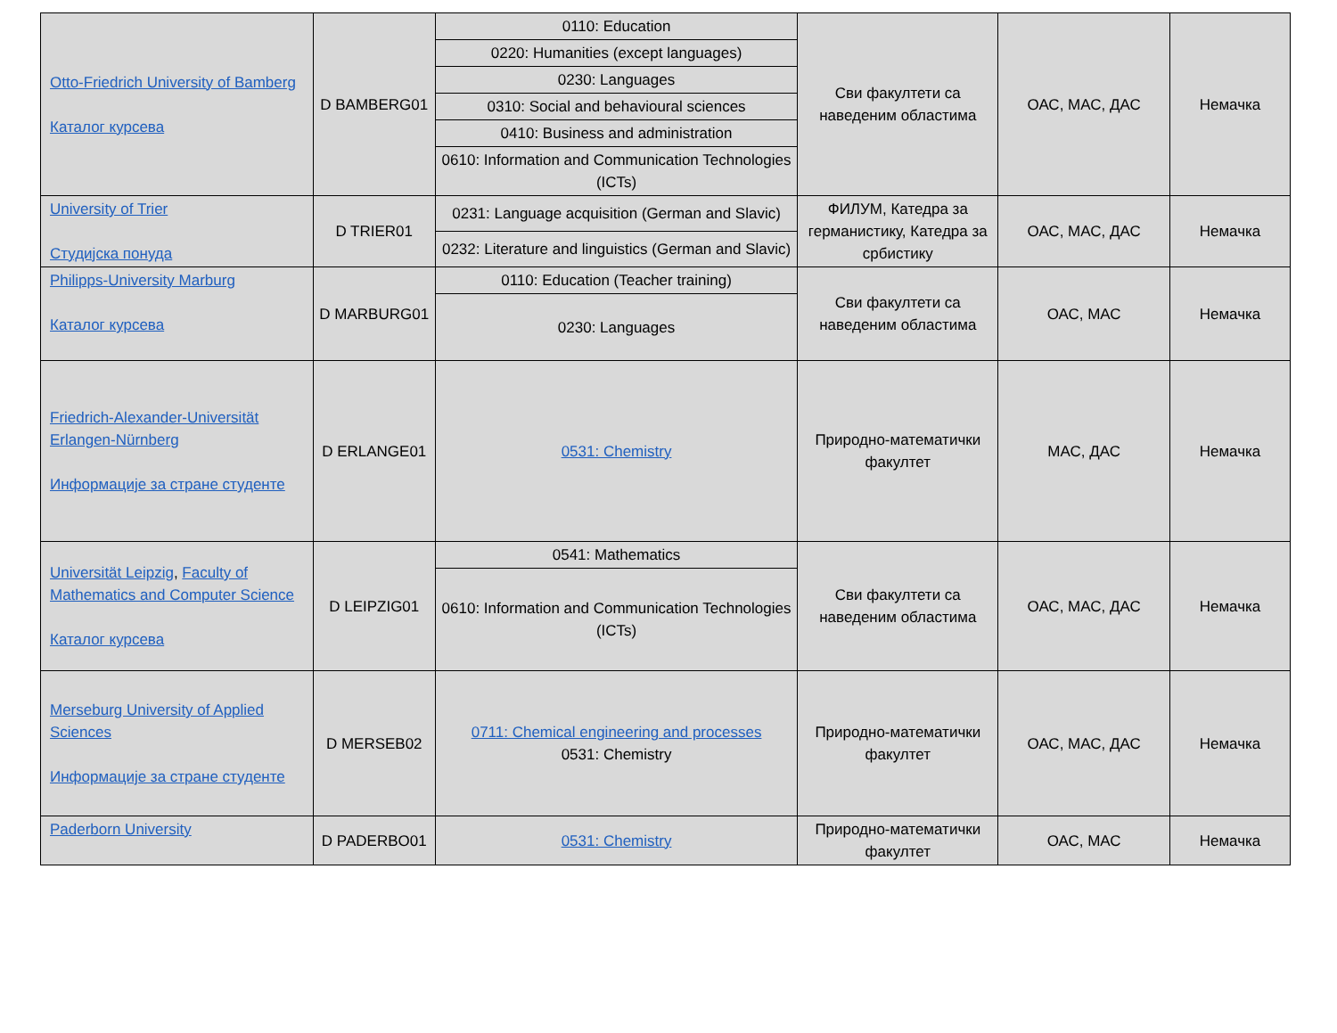| Otto-Friedrich University of Bamberg Каталог курсева | D BAMBERG01 | 0110: Education | Сви факултети са наведеним областима | ОАС, МАС, ДАС | Немачка |
| | | 0220: Humanities (except languages) | | | |
| | | 0230: Languages | | | |
| | | 0310: Social and behavioural sciences | | | |
| | | 0410: Business and administration | | | |
| | | 0610: Information and Communication Technologies (ICTs) | | | |
| University of Trier Студијска понуда | D TRIER01 | 0231: Language acquisition (German and Slavic) | ФИЛУМ, Катедра за германистику, Катедра за србистику | ОАС, МАС, ДАС | Немачка |
| | | 0232: Literature and linguistics (German and Slavic) | | | |
| Philipps-University Marburg Каталог курсева | D MARBURG01 | 0110: Education (Teacher training) | Сви факултети са наведеним областима | ОАС, МАС | Немачка |
| | | 0230: Languages | | | |
| Friedrich-Alexander-Universität Erlangen-Nürnberg Информације за стране студенте | D ERLANGE01 | 0531: Chemistry | Природно-математички факултет | МАС, ДАС | Немачка |
| Universität Leipzig , Faculty of Mathematics and Computer Science Каталог курсева | D LEIPZIG01 | 0541: Mathematics | Сви факултети са наведеним областима | ОАС, МАС, ДАС | Немачка |
| | | 0610: Information and Communication Technologies (ICTs) | | | |
| Merseburg University of Applied Sciences Информације за стране студенте | D MERSEB02 | 0711: Chemical engineering and processes 0531: Chemistry | Природно-математички факултет | ОАС, МАС, ДАС | Немачка |
| Paderborn University | D PADERBO01 | 0531: Chemistry | Природно-математички факултет | ОАС, МАС | Немачка |